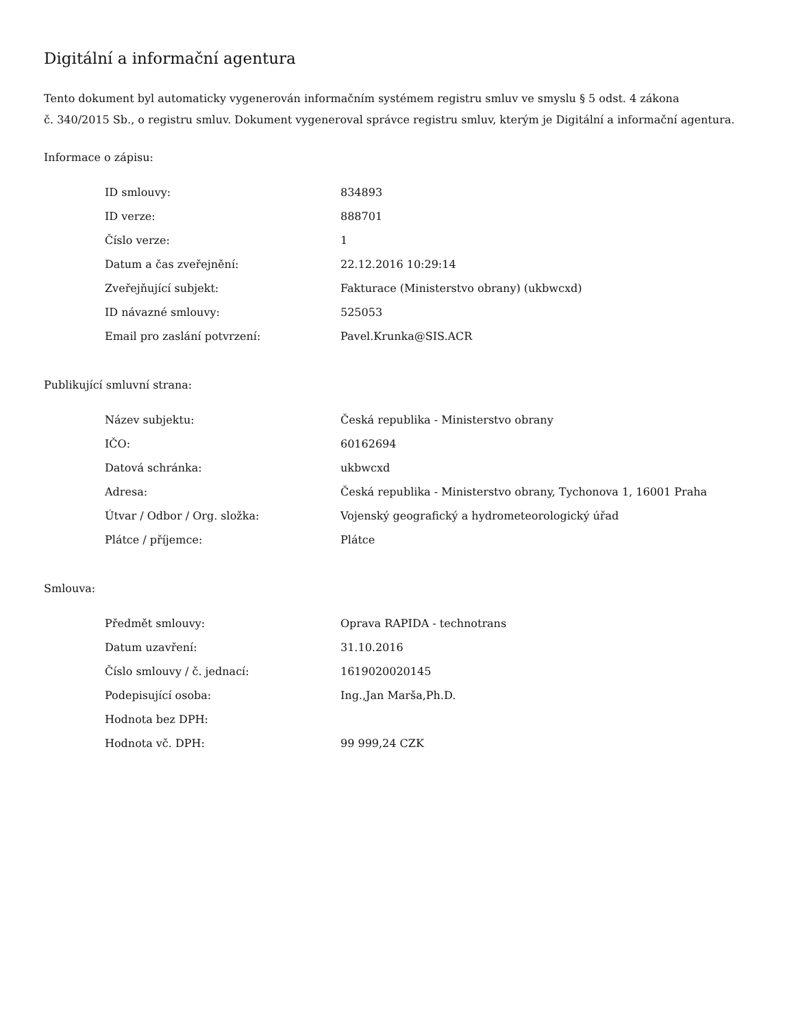Digitální a informační agentura
Tento dokument byl automaticky vygenerován informačním systémem registru smluv ve smyslu § 5 odst. 4 zákona
č. 340/2015 Sb., o registru smluv. Dokument vygeneroval správce registru smluv, kterým je Digitální a informační agentura.
Informace o zápisu:
| ID smlouvy: | 834893 |
| ID verze: | 888701 |
| Číslo verze: | 1 |
| Datum a čas zveřejnění: | 22.12.2016 10:29:14 |
| Zveřejňující subjekt: | Fakturace (Ministerstvo obrany) (ukbwcxd) |
| ID návazné smlouvy: | 525053 |
| Email pro zaslání potvrzení: | Pavel.Krunka@SIS.ACR |
Publikující smluvní strana:
| Název subjektu: | Česká republika - Ministerstvo obrany |
| IČO: | 60162694 |
| Datová schránka: | ukbwcxd |
| Adresa: | Česká republika - Ministerstvo obrany, Tychonova 1, 16001 Praha |
| Útvar / Odbor / Org. složka: | Vojenský geografický a hydrometeorologický úřad |
| Plátce / příjemce: | Plátce |
Smlouva:
| Předmět smlouvy: | Oprava RAPIDA - technotrans |
| Datum uzavření: | 31.10.2016 |
| Číslo smlouvy / č. jednací: | 1619020020145 |
| Podepisující osoba: | Ing.,Jan Marša,Ph.D. |
| Hodnota bez DPH: | |
| Hodnota vč. DPH: | 99 999,24 CZK |